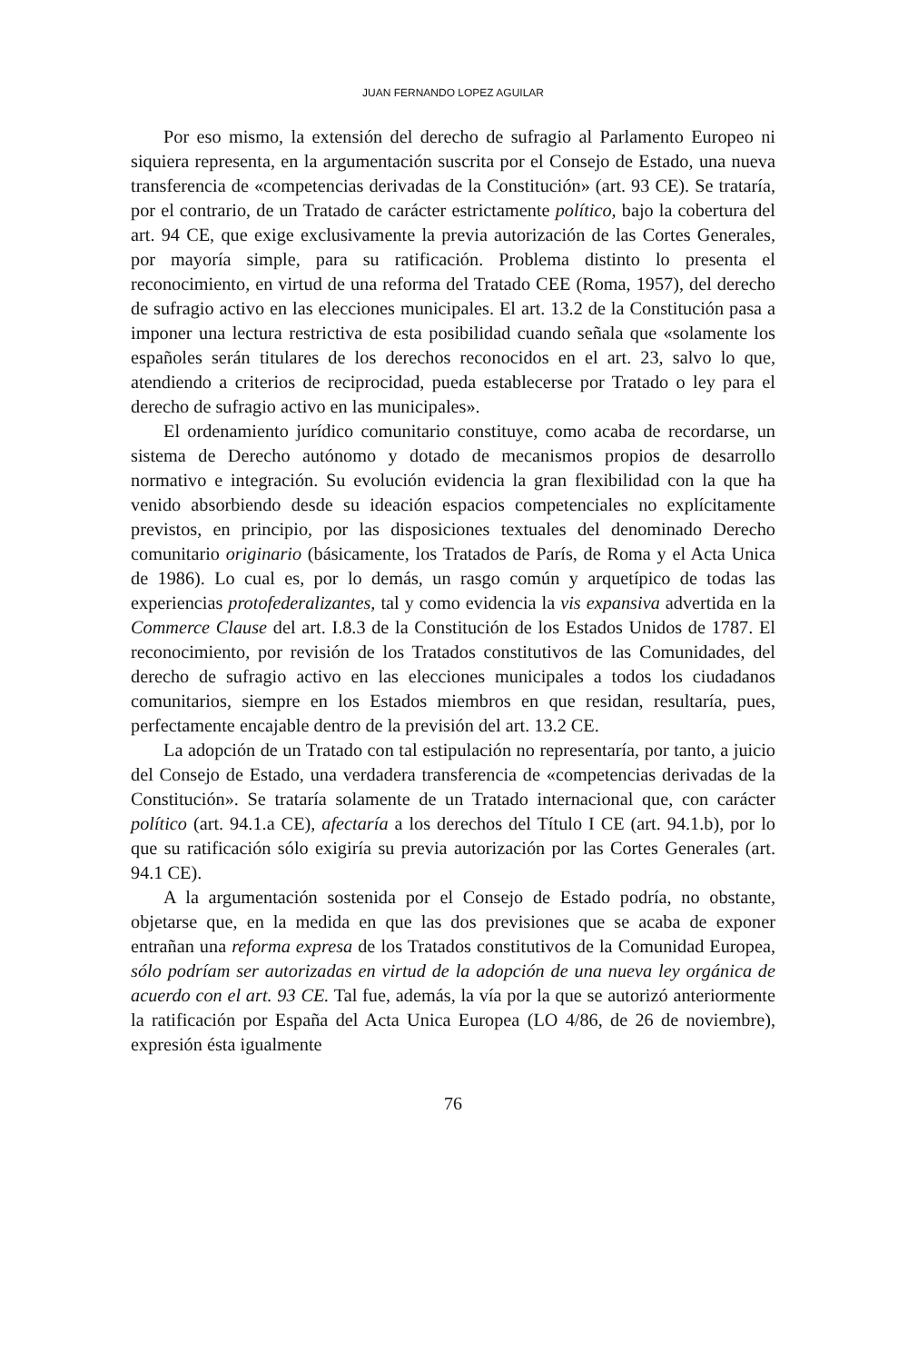JUAN FERNANDO LOPEZ AGUILAR
Por eso mismo, la extensión del derecho de sufragio al Parlamento Europeo ni siquiera representa, en la argumentación suscrita por el Consejo de Estado, una nueva transferencia de «competencias derivadas de la Constitución» (art. 93 CE). Se trataría, por el contrario, de un Tratado de carácter estrictamente político, bajo la cobertura del art. 94 CE, que exige exclusivamente la previa autorización de las Cortes Generales, por mayoría simple, para su ratificación. Problema distinto lo presenta el reconocimiento, en virtud de una reforma del Tratado CEE (Roma, 1957), del derecho de sufragio activo en las elecciones municipales. El art. 13.2 de la Constitución pasa a imponer una lectura restrictiva de esta posibilidad cuando señala que «solamente los españoles serán titulares de los derechos reconocidos en el art. 23, salvo lo que, atendiendo a criterios de reciprocidad, pueda establecerse por Tratado o ley para el derecho de sufragio activo en las municipales».
El ordenamiento jurídico comunitario constituye, como acaba de recordarse, un sistema de Derecho autónomo y dotado de mecanismos propios de desarrollo normativo e integración. Su evolución evidencia la gran flexibilidad con la que ha venido absorbiendo desde su ideación espacios competenciales no explícitamente previstos, en principio, por las disposiciones textuales del denominado Derecho comunitario originario (básicamente, los Tratados de París, de Roma y el Acta Unica de 1986). Lo cual es, por lo demás, un rasgo común y arquetípico de todas las experiencias protofederalizantes, tal y como evidencia la vis expansiva advertida en la Commerce Clause del art. I.8.3 de la Constitución de los Estados Unidos de 1787. El reconocimiento, por revisión de los Tratados constitutivos de las Comunidades, del derecho de sufragio activo en las elecciones municipales a todos los ciudadanos comunitarios, siempre en los Estados miembros en que residan, resultaría, pues, perfectamente encajable dentro de la previsión del art. 13.2 CE.
La adopción de un Tratado con tal estipulación no representaría, por tanto, a juicio del Consejo de Estado, una verdadera transferencia de «competencias derivadas de la Constitución». Se trataría solamente de un Tratado internacional que, con carácter político (art. 94.1.a CE), afectaría a los derechos del Título I CE (art. 94.1.b), por lo que su ratificación sólo exigiría su previa autorización por las Cortes Generales (art. 94.1 CE).
A la argumentación sostenida por el Consejo de Estado podría, no obstante, objetarse que, en la medida en que las dos previsiones que se acaba de exponer entrañan una reforma expresa de los Tratados constitutivos de la Comunidad Europea, sólo podríam ser autorizadas en virtud de la adopción de una nueva ley orgánica de acuerdo con el art. 93 CE. Tal fue, además, la vía por la que se autorizó anteriormente la ratificación por España del Acta Unica Europea (LO 4/86, de 26 de noviembre), expresión ésta igualmente
76